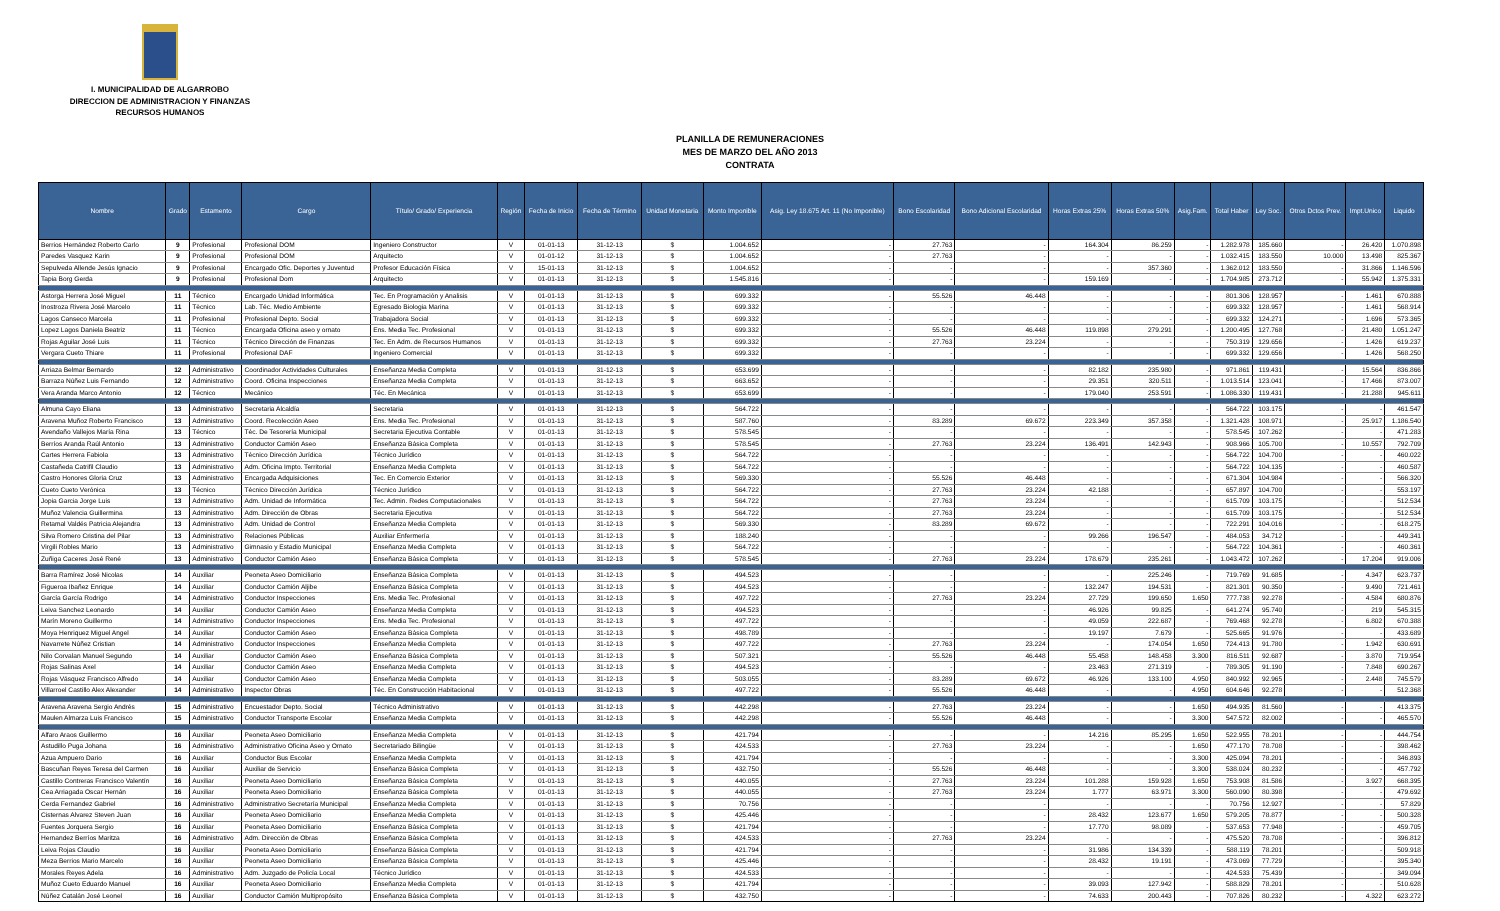I. MUNICIPALIDAD DE ALGARROBO
DIRECCION DE ADMINISTRACION Y FINANZAS
RECURSOS HUMANOS
PLANILLA DE REMUNERACIONES
MES DE MARZO DEL AÑO 2013
CONTRATA
| Nombre | Grado | Estamento | Cargo | Título/ Grado/ Experiencia | Región | Fecha de Inicio | Fecha de Término | Unidad Monetaria | Monto Imponible | Asig. Ley 18.675 Art. 11 (No Imponible) | Bono Escolaridad | Bono Adicional Escolaridad | Horas Extras 25% | Horas Extras 50% | Asig.Fam. | Total Haber | Ley Soc. | Otros Dctos Prev. | Impt.Unico | Liquido |
| --- | --- | --- | --- | --- | --- | --- | --- | --- | --- | --- | --- | --- | --- | --- | --- | --- | --- | --- | --- | --- |
| Berrios Hernández Roberto Carlo | 9 | Profesional | Profesional DOM | Ingeniero Constructor | V | 01-01-13 | 31-12-13 | $ | 1.004.652 | - | 27.763 | - | 164.304 | 86.259 | - | 1.282.978 | 185.660 | - | 26.420 | 1.070.898 |
| Paredes Vasquez Karin | 9 | Profesional | Profesional DOM | Arquitecto | V | 01-01-12 | 31-12-13 | $ | 1.004.652 | - | 27.763 | - | - | - | - | 1.032.415 | 183.550 | 10.000 | 13.498 | 825.367 |
| Sepulveda Allende Jesús Ignacio | 9 | Profesional | Encargado Ofic. Deportes y Juventud | Profesor Educación Física | V | 15-01-13 | 31-12-13 | $ | 1.004.652 | - | - | - | - | 357.360 | - | 1.362.012 | 183.550 | - | 31.866 | 1.146.596 |
| Tapia Borg Gerda | 9 | Profesional | Profesional Dom | Arquitecto | V | 01-01-13 | 31-12-13 | $ | 1.545.816 | - | - | - | 159.169 | - | - | 1.704.985 | 273.712 | - | 55.942 | 1.375.331 |
| Astorga Herrera José Miguel | 11 | Técnico | Encargado Unidad Informática | Tec. En Programación y Analisis | V | 01-01-13 | 31-12-13 | $ | 699.332 | - | 55.526 | 46.448 | - | - | - | 801.306 | 128.957 | - | 1.461 | 670.888 |
| Inostroza Rivera José Marcelo | 11 | Tècnico | Lab. Téc. Medio Ambiente | Egresado Biologia Marina | V | 01-01-13 | 31-12-13 | $ | 699.332 | - | - | - | - | - | - | 699.332 | 128.957 | - | 1.461 | 568.914 |
| Lagos Canseco Marcela | 11 | Profesional | Profesional Depto. Social | Trabajadora Social | V | 01-01-13 | 31-12-13 | $ | 699.332 | - | - | - | - | - | - | 699.332 | 124.271 | - | 1.696 | 573.365 |
| Lopez Lagos Daniela Beatriz | 11 | Técnico | Encargada Oficina aseo y ornato | Ens. Media Tec. Profesional | V | 01-01-13 | 31-12-13 | $ | 699.332 | - | 55.526 | 46.448 | 119.898 | 279.291 | - | 1.200.495 | 127.768 | - | 21.480 | 1.051.247 |
| Rojas Aguilar José Luis | 11 | Técnico | Técnico Dirección de Finanzas | Tec. En Adm. de Recursos Humanos | V | 01-01-13 | 31-12-13 | $ | 699.332 | - | 27.763 | 23.224 | - | - | - | 750.319 | 129.656 | - | 1.426 | 619.237 |
| Vergara Cueto Thiare | 11 | Profesional | Profesional DAF | Ingeniero Comercial | V | 01-01-13 | 31-12-13 | $ | 699.332 | - | - | - | - | - | - | 699.332 | 129.656 | - | 1.426 | 568.250 |
| Arriaza Belmar Bernardo | 12 | Administrativo | Coordinador Actividades Culturales | Enseñanza Media Completa | V | 01-01-13 | 31-12-13 | $ | 653.699 | - | - | - | 82.182 | 235.980 | - | 971.861 | 119.431 | - | 15.564 | 836.866 |
| Barraza Núñez Luis Fernando | 12 | Administrativo | Coord. Oficina Inspecciones | Enseñanza Media Completa | V | 01-01-13 | 31-12-13 | $ | 663.652 | - | - | - | 29.351 | 320.511 | - | 1.013.514 | 123.041 | - | 17.466 | 873.007 |
| Vera Aranda Marco Antonio | 12 | Técnico | Mecánico | Téc. En Mecánica | V | 01-01-13 | 31-12-13 | $ | 653.699 | - | - | - | 179.040 | 253.591 | - | 1.086.330 | 119.431 | - | 21.288 | 945.611 |
| Almuna Cayo Eliana | 13 | Administrativo | Secretaria Alcaldía | Secretaria | V | 01-01-13 | 31-12-13 | $ | 564.722 | - | - | - | - | - | - | 564.722 | 103.175 | - | - | 461.547 |
| Aravena Muñoz Roberto Francisco | 13 | Administrativo | Coord. Recolección Aseo | Ens. Media Tec. Profesional | V | 01-01-13 | 31-12-13 | $ | 587.760 | - | 83.289 | 69.672 | 223.349 | 357.358 | - | 1.321.428 | 108.971 | - | 25.917 | 1.186.540 |
| Avendaño Vallejos María Rina | 13 | Técnico | Téc. De Tesorería Municipal | Secretaria Ejecutiva Contable | V | 01-01-13 | 31-12-13 | $ | 578.545 | - | - | - | - | - | - | 578.545 | 107.262 | - | - | 471.283 |
| Berríos Aranda Raúl Antonio | 13 | Administrativo | Conductor Camión Aseo | Enseñanza Básica Completa | V | 01-01-13 | 31-12-13 | $ | 578.545 | - | 27.763 | 23.224 | 136.491 | 142.943 | - | 908.966 | 105.700 | - | 10.557 | 792.709 |
| Cartes Herrera Fabiola | 13 | Administrativo | Técnico Dirección Jurídica | Técnico Jurídico | V | 01-01-13 | 31-12-13 | $ | 564.722 | - | - | - | - | - | - | 564.722 | 104.700 | - | - | 460.022 |
| Castañeda Catrifil Claudio | 13 | Administrativo | Adm. Oficina Impto. Territorial | Enseñanza Media Completa | V | 01-01-13 | 31-12-13 | $ | 564.722 | - | - | - | - | - | - | 564.722 | 104.135 | - | - | 460.587 |
| Castro Honores Gloria Cruz | 13 | Administrativo | Encargada Adquisiciones | Tec. En Comercio Exterior | V | 01-01-13 | 31-12-13 | $ | 569.330 | - | 55.526 | 46.448 | - | - | - | 671.304 | 104.984 | - | - | 566.320 |
| Cueto Cueto Verónica | 13 | Técnico | Técnico Dirección Jurídica | Técnico Jurídico | V | 01-01-13 | 31-12-13 | $ | 564.722 | - | 27.763 | 23.224 | 42.188 | - | - | 657.897 | 104.700 | - | - | 553.197 |
| Jopia Garcia Jorge Luis | 13 | Administrativo | Adm. Unidad de Informática | Tec. Admin. Redes Computacionales | V | 01-01-13 | 31-12-13 | $ | 564.722 | - | 27.763 | 23.224 | - | - | - | 615.709 | 103.175 | - | - | 512.534 |
| Muñoz Valencia Guillermina | 13 | Administrativo | Adm. Dirección de Obras | Secretaria Ejecutiva | V | 01-01-13 | 31-12-13 | $ | 564.722 | - | 27.763 | 23.224 | - | - | - | 615.709 | 103.175 | - | - | 512.534 |
| Retamal Valdés Patricia Alejandra | 13 | Administrativo | Adm. Unidad de Control | Enseñanza Media Completa | V | 01-01-13 | 31-12-13 | $ | 569.330 | - | 83.289 | 69.672 | - | - | - | 722.291 | 104.016 | - | - | 618.275 |
| Silva Romero Cristina del Pilar | 13 | Administrativo | Relaciones Públicas | Auxiliar Enfermería | V | 01-01-13 | 31-12-13 | $ | 188.240 | - | - | - | 99.266 | 196.547 | - | 484.053 | 34.712 | - | - | 449.341 |
| Virgili Robles Mario | 13 | Administrativo | Gimnasio y Estadio Municipal | Enseñanza Media Completa | V | 01-01-13 | 31-12-13 | $ | 564.722 | - | - | - | - | - | - | 564.722 | 104.361 | - | - | 460.361 |
| Zuñiga Caceres José René | 13 | Administrativo | Conductor Camión Aseo | Enseñanza Básica Completa | V | 01-01-13 | 31-12-13 | $ | 578.545 | - | 27.763 | 23.224 | 178.679 | 235.261 | - | 1.043.472 | 107.262 | - | 17.204 | 919.006 |
| Barra Ramírez José Nicolas | 14 | Auxiliar | Peoneta Aseo Domiciliario | Enseñanza Básica Completa | V | 01-01-13 | 31-12-13 | $ | 494.523 | - | - | - | - | 225.246 | - | 719.769 | 91.685 | - | 4.347 | 623.737 |
| Figueroa Ibañez Enrique | 14 | Auxiliar | Conductor Camión Aljibe | Enseñanza Básica Completa | V | 01-01-13 | 31-12-13 | $ | 494.523 | - | - | - | 132.247 | 194.531 | - | 821.301 | 90.350 | - | 9.490 | 721.461 |
| García García Rodrigo | 14 | Administrativo | Conductor Inspecciones | Ens. Media Tec. Profesional | V | 01-01-13 | 31-12-13 | $ | 497.722 | - | 27.763 | 23.224 | 27.729 | 199.650 | 1.650 | 777.738 | 92.278 | - | 4.584 | 680.876 |
| Leiva Sanchez Leonardo | 14 | Auxiliar | Conductor Camión Aseo | Enseñanza Media Completa | V | 01-01-13 | 31-12-13 | $ | 494.523 | - | - | - | 46.926 | 99.825 | - | 641.274 | 95.740 | - | 219 | 545.315 |
| Marín Moreno Guillermo | 14 | Administrativo | Conductor Inspecciones | Ens. Media Tec. Profesional | V | 01-01-13 | 31-12-13 | $ | 497.722 | - | - | - | 49.059 | 222.687 | - | 769.468 | 92.278 | - | 6.802 | 670.388 |
| Moya Henriquez Miguel Angel | 14 | Auxiliar | Conductor Camión Aseo | Enseñanza Básica Completa | V | 01-01-13 | 31-12-13 | $ | 498.789 | - | - | - | 19.197 | 7.679 | - | 525.665 | 91.976 | - | - | 433.689 |
| Navarrete Núñez Cristian | 14 | Administrativo | Conductor Inspecciones | Enseñanza Media Completa | V | 01-01-13 | 31-12-13 | $ | 497.722 | - | 27.763 | 23.224 | - | 174.054 | 1.650 | 724.413 | 91.780 | - | 1.942 | 630.691 |
| Nilo Corvalan Manuel Segundo | 14 | Auxiliar | Conductor Camión Aseo | Enseñanza Básica Completa | V | 01-01-13 | 31-12-13 | $ | 507.321 | - | 55.526 | 46.448 | 55.458 | 148.458 | 3.300 | 816.511 | 92.687 | - | 3.870 | 719.954 |
| Rojas Salinas Axel | 14 | Auxiliar | Conductor Camión Aseo | Enseñanza Media Completa | V | 01-01-13 | 31-12-13 | $ | 494.523 | - | - | - | 23.463 | 271.319 | - | 789.305 | 91.190 | - | 7.848 | 690.267 |
| Rojas Vásquez Francisco Alfredo | 14 | Auxiliar | Conductor Camión Aseo | Enseñanza Media Completa | V | 01-01-13 | 31-12-13 | $ | 503.055 | - | 83.289 | 69.672 | 46.926 | 133.100 | 4.950 | 840.992 | 92.965 | - | 2.448 | 745.579 |
| Villarroel Castillo Alex Alexander | 14 | Administrativo | Inspector Obras | Téc. En Construcción Habitacional | V | 01-01-13 | 31-12-13 | $ | 497.722 | - | 55.526 | 46.448 | - | - | 4.950 | 604.646 | 92.278 | - | - | 512.368 |
| Aravena Aravena Sergio Andrés | 15 | Administrativo | Encuestador Depto. Social | Técnico Administrativo | V | 01-01-13 | 31-12-13 | $ | 442.298 | - | 27.763 | 23.224 | - | - | 1.650 | 494.935 | 81.560 | - | - | 413.375 |
| Maulen Almarza Luis Francisco | 15 | Administrativo | Conductor Transporte Escolar | Enseñanza Media Completa | V | 01-01-13 | 31-12-13 | $ | 442.298 | - | 55.526 | 46.448 | - | - | 3.300 | 547.572 | 82.002 | - | - | 465.570 |
| Alfaro Araos Guillermo | 16 | Auxiliar | Peoneta Aseo Domiciliario | Enseñanza Media Completa | V | 01-01-13 | 31-12-13 | $ | 421.794 | - | - | - | 14.216 | 85.295 | 1.650 | 522.955 | 78.201 | - | - | 444.754 |
| Astudillo Puga Johana | 16 | Administrativo | Administrativo Oficina Aseo y Ornato | Secretariado Bilingüe | V | 01-01-13 | 31-12-13 | $ | 424.533 | - | 27.763 | 23.224 | - | - | 1.650 | 477.170 | 78.708 | - | - | 398.462 |
| Azua Ampuero Dario | 16 | Auxiliar | Conductor Bus Escolar | Enseñanza Media Completa | V | 01-01-13 | 31-12-13 | $ | 421.794 | - | - | - | - | - | 3.300 | 425.094 | 78.201 | - | - | 346.893 |
| Bascuñan Reyes Teresa del Carmen | 16 | Auxiliar | Auxiliar de Servicio | Enseñanza Básica Completa | V | 01-01-13 | 31-12-13 | $ | 432.750 | - | 55.526 | 46.448 | - | - | 3.300 | 538.024 | 80.232 | - | - | 457.792 |
| Castillo Contreras Francisco Valentín | 16 | Auxiliar | Peoneta Aseo Domiciliario | Enseñanza Básica Completa | V | 01-01-13 | 31-12-13 | $ | 440.055 | - | 27.763 | 23.224 | 101.288 | 159.928 | 1.650 | 753.908 | 81.586 | - | 3.927 | 668.395 |
| Cea Arriagada Oscar Hernán | 16 | Auxiliar | Peoneta Aseo Domiciliario | Enseñanza Básica Completa | V | 01-01-13 | 31-12-13 | $ | 440.055 | - | 27.763 | 23.224 | 1.777 | 63.971 | 3.300 | 560.090 | 80.398 | - | - | 479.692 |
| Cerda Fernandez Gabriel | 16 | Administrativo | Administrativo Secretaría Municipal | Enseñanza Media Completa | V | 01-01-13 | 31-12-13 | $ | 70.756 | - | - | - | - | - | - | 70.756 | 12.927 | - | - | 57.829 |
| Cisternas Alvarez Steven Juan | 16 | Auxiliar | Peoneta Aseo Domiciliario | Enseñanza Media Completa | V | 01-01-13 | 31-12-13 | $ | 425.446 | - | - | - | 28.432 | 123.677 | 1.650 | 579.205 | 78.877 | - | - | 500.328 |
| Fuentes Jorquera Sergio | 16 | Auxiliar | Peoneta Aseo Domiciliario | Enseñanza Básica Completa | V | 01-01-13 | 31-12-13 | $ | 421.794 | - | - | - | 17.770 | 98.089 | - | 537.653 | 77.948 | - | - | 459.705 |
| Hernandez Berríos Maritza | 16 | Administrativo | Adm. Dirección de Obras | Enseñanza Básica Completa | V | 01-01-13 | 31-12-13 | $ | 424.533 | - | 27.763 | 23.224 | - | - | - | 475.520 | 78.708 | - | - | 396.812 |
| Leiva Rojas Claudio | 16 | Auxiliar | Peoneta Aseo Domiciliario | Enseñanza Básica Completa | V | 01-01-13 | 31-12-13 | $ | 421.794 | - | - | - | 31.986 | 134.339 | - | 588.119 | 78.201 | - | - | 509.918 |
| Meza Berrios Mario Marcelo | 16 | Auxiliar | Peoneta Aseo Domiciliario | Enseñanza Básica Completa | V | 01-01-13 | 31-12-13 | $ | 425.446 | - | - | - | 28.432 | 19.191 | - | 473.069 | 77.729 | - | - | 395.340 |
| Morales Reyes Adela | 16 | Administrativo | Adm. Juzgado de Policía Local | Técnico Jurídico | V | 01-01-13 | 31-12-13 | $ | 424.533 | - | - | - | - | - | - | 424.533 | 75.439 | - | - | 349.094 |
| Muñoz Cueto Eduardo Manuel | 16 | Auxiliar | Peoneta Aseo Domiciliario | Enseñanza Media Completa | V | 01-01-13 | 31-12-13 | $ | 421.794 | - | - | - | 39.093 | 127.942 | - | 588.829 | 78.201 | - | - | 510.628 |
| Núñez Catalán José Leonel | 16 | Auxiliar | Conductor Camión Multipropósito | Enseñanza Básica Completa | V | 01-01-13 | 31-12-13 | $ | 432.750 | - | - | - | 74.633 | 200.443 | - | 707.826 | 80.232 | - | 4.322 | 623.272 |